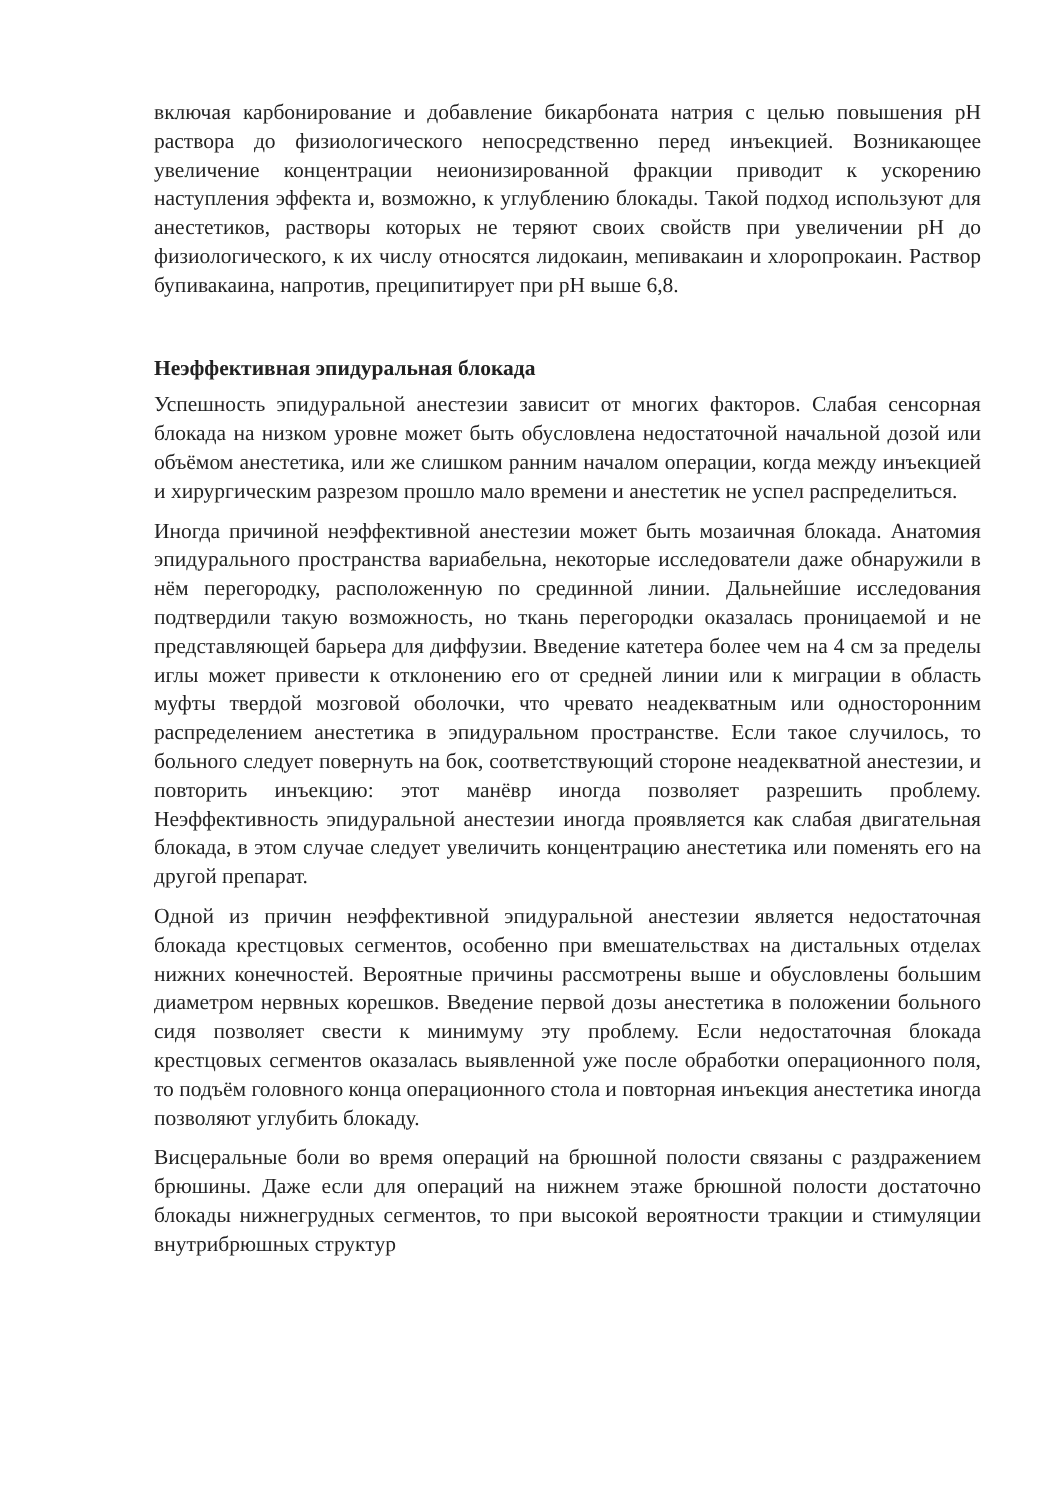включая карбонирование и добавление бикарбоната натрия с целью повышения рН раствора до физиологического непосредственно перед инъекцией. Возникающее увеличение концентрации неионизированной фракции приводит к ускорению наступления эффекта и, возможно, к углублению блокады. Такой подход используют для анестетиков, растворы которых не теряют своих свойств при увеличении рН до физиологического, к их числу относятся лидокаин, мепивакаин и хлоропрокаин. Раствор бупивакаина, напротив, преципитирует при рН выше 6,8.
Неэффективная эпидуральная блокада
Успешность эпидуральной анестезии зависит от многих факторов. Слабая сенсорная блокада на низком уровне может быть обусловлена недостаточной начальной дозой или объёмом анестетика, или же слишком ранним началом операции, когда между инъекцией и хирургическим разрезом прошло мало времени и анестетик не успел распределиться.
Иногда причиной неэффективной анестезии может быть мозаичная блокада. Анатомия эпидурального пространства вариабельна, некоторые исследователи даже обнаружили в нём перегородку, расположенную по срединной линии. Дальнейшие исследования подтвердили такую возможность, но ткань перегородки оказалась проницаемой и не представляющей барьера для диффузии. Введение катетера более чем на 4 см за пределы иглы может привести к отклонению его от средней линии или к миграции в область муфты твердой мозговой оболочки, что чревато неадекватным или односторонним распределением анестетика в эпидуральном пространстве. Если такое случилось, то больного следует повернуть на бок, соответствующий стороне неадекватной анестезии, и повторить инъекцию: этот манёвр иногда позволяет разрешить проблему. Неэффективность эпидуральной анестезии иногда проявляется как слабая двигательная блокада, в этом случае следует увеличить концентрацию анестетика или поменять его на другой препарат.
Одной из причин неэффективной эпидуральной анестезии является недостаточная блокада крестцовых сегментов, особенно при вмешательствах на дистальных отделах нижних конечностей. Вероятные причины рассмотрены выше и обусловлены большим диаметром нервных корешков. Введение первой дозы анестетика в положении больного сидя позволяет свести к минимуму эту проблему. Если недостаточная блокада крестцовых сегментов оказалась выявленной уже после обработки операционного поля, то подъём головного конца операционного стола и повторная инъекция анестетика иногда позволяют углубить блокаду.
Висцеральные боли во время операций на брюшной полости связаны с раздражением брюшины. Даже если для операций на нижнем этаже брюшной полости достаточно блокады нижнегрудных сегментов, то при высокой вероятности тракции и стимуляции внутрибрюшных структур